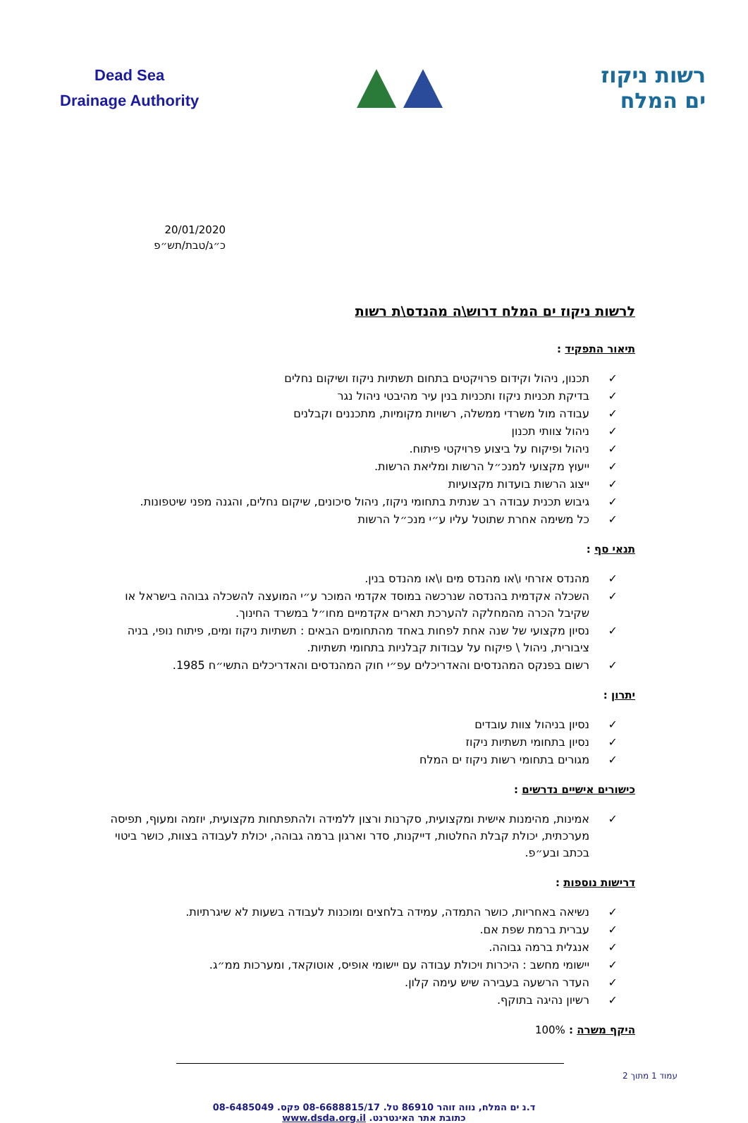Dead Sea
Drainage Authority
רשות ניקוז
ים המלח
20/01/2020
כ״ג/טבת/תש״פ
לרשות ניקוז ים המלח דרוש\ה מהנדס\ת רשות
תיאור התפקיד :
תכנון, ניהול וקידום פרויקטים בתחום תשתיות ניקוז ושיקום נחלים
בדיקת תכניות ניקוז ותכניות בנין עיר מהיבטי ניהול נגר
עבודה מול משרדי ממשלה, רשויות מקומיות, מתכננים וקבלנים
ניהול צוותי תכנון
ניהול ופיקוח על ביצוע פרויקטי פיתוח.
ייעוץ מקצועי למנכ״ל הרשות ומליאת הרשות.
ייצוג הרשות בועדות מקצועיות
גיבוש תכנית עבודה רב שנתית בתחומי ניקוז, ניהול סיכונים, שיקום נחלים, והגנה מפני שיטפונות.
כל משימה אחרת שתוטל עליו ע״י מנכ״ל הרשות
תנאי סף :
מהנדס אזרחי ו\או מהנדס מים ו\או מהנדס בנין.
השכלה אקדמית בהנדסה שנרכשה במוסד אקדמי המוכר ע״י המועצה להשכלה גבוהה בישראל או שקיבל הכרה מהמחלקה להערכת תארים אקדמיים מחו״ל במשרד החינוך.
נסיון מקצועי של שנה אחת לפחות באחד מהתחומים הבאים : תשתיות ניקוז ומים, פיתוח נופי, בניה ציבורית, ניהול \ פיקוח על עבודות קבלניות בתחומי תשתיות.
רשום בפנקס המהנדסים והאדריכלים עפ״י חוק המהנדסים והאדריכלים התשי״ח 1985.
יתרון :
נסיון בניהול צוות עובדים
נסיון בתחומי תשתיות ניקוז
מגורים בתחומי רשות ניקוז ים המלח
כישורים אישיים נדרשים :
אמינות, מהימנות אישית ומקצועית, סקרנות ורצון ללמידה ולהתפתחות מקצועית, יוזמה ומעוף, תפיסה מערכתית, יכולת קבלת החלטות, דייקנות, סדר וארגון ברמה גבוהה, יכולת לעבודה בצוות, כושר ביטוי בכתב ובע״פ.
דרישות נוספות :
נשיאה באחריות, כושר התמדה, עמידה בלחצים ומוכנות לעבודה בשעות לא שיגרתיות.
עברית ברמת שפת אם.
אנגלית ברמה גבוהה.
יישומי מחשב : היכרות ויכולת עבודה עם יישומי אופיס, אוטוקאד, ומערכות ממ״ג.
העדר הרשעה בעבירה שיש עימה קלון.
רשיון נהיגה בתוקף.
היקף משרה : 100%
עמוד 1 מתוך 2
ד.נ ים המלח, נווה זוהר 86910 טל. 08-6688815/17 פקס. 08-6485049
כתובת אתר האינטרנט. www.dsda.org.il